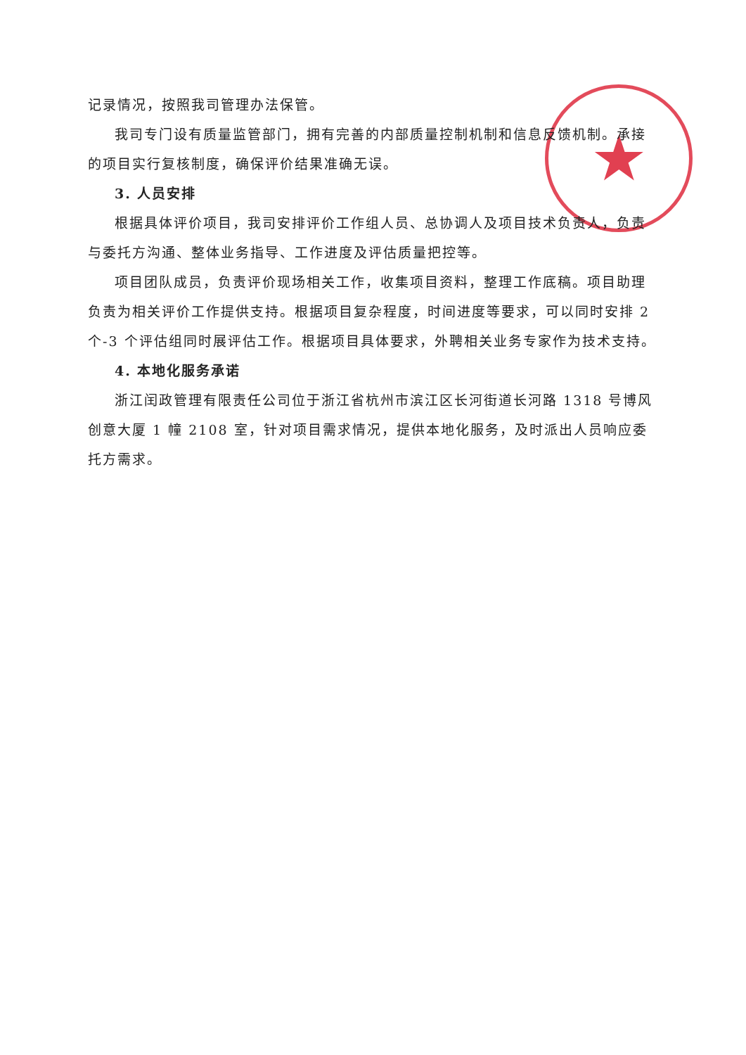★
记录情况，按照我司管理办法保管。
我司专门设有质量监管部门，拥有完善的内部质量控制机制和信息反馈机制。承接的项目实行复核制度，确保评价结果准确无误。
3. 人员安排
根据具体评价项目，我司安排评价工作组人员、总协调人及项目技术负责人，负责与委托方沟通、整体业务指导、工作进度及评估质量把控等。
项目团队成员，负责评价现场相关工作，收集项目资料，整理工作底稿。项目助理负责为相关评价工作提供支持。根据项目复杂程度，时间进度等要求，可以同时安排 2 个-3 个评估组同时展评估工作。根据项目具体要求，外聘相关业务专家作为技术支持。
4. 本地化服务承诺
浙江闰政管理有限责任公司位于浙江省杭州市滨江区长河街道长河路 1318 号博风创意大厦 1 幢 2108 室，针对项目需求情况，提供本地化服务，及时派出人员响应委托方需求。